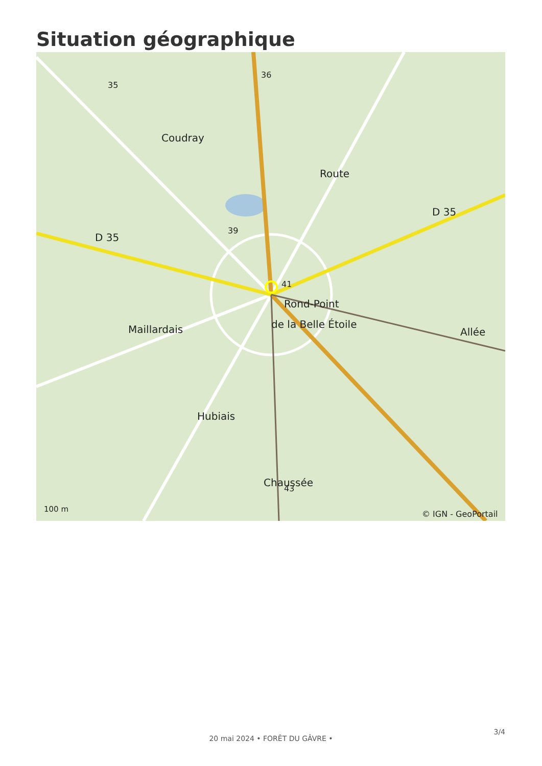Situation géographique
D 35
D 35
Rond-Point
de la Belle Étoile
Maillardais
Allée
36
35
39
41
43
Coudray
Route
Hubiais
Chaussée
100 m
© IGN - GeoPortail
3/4
20 mai 2024 • FORÊT DU GÂVRE •